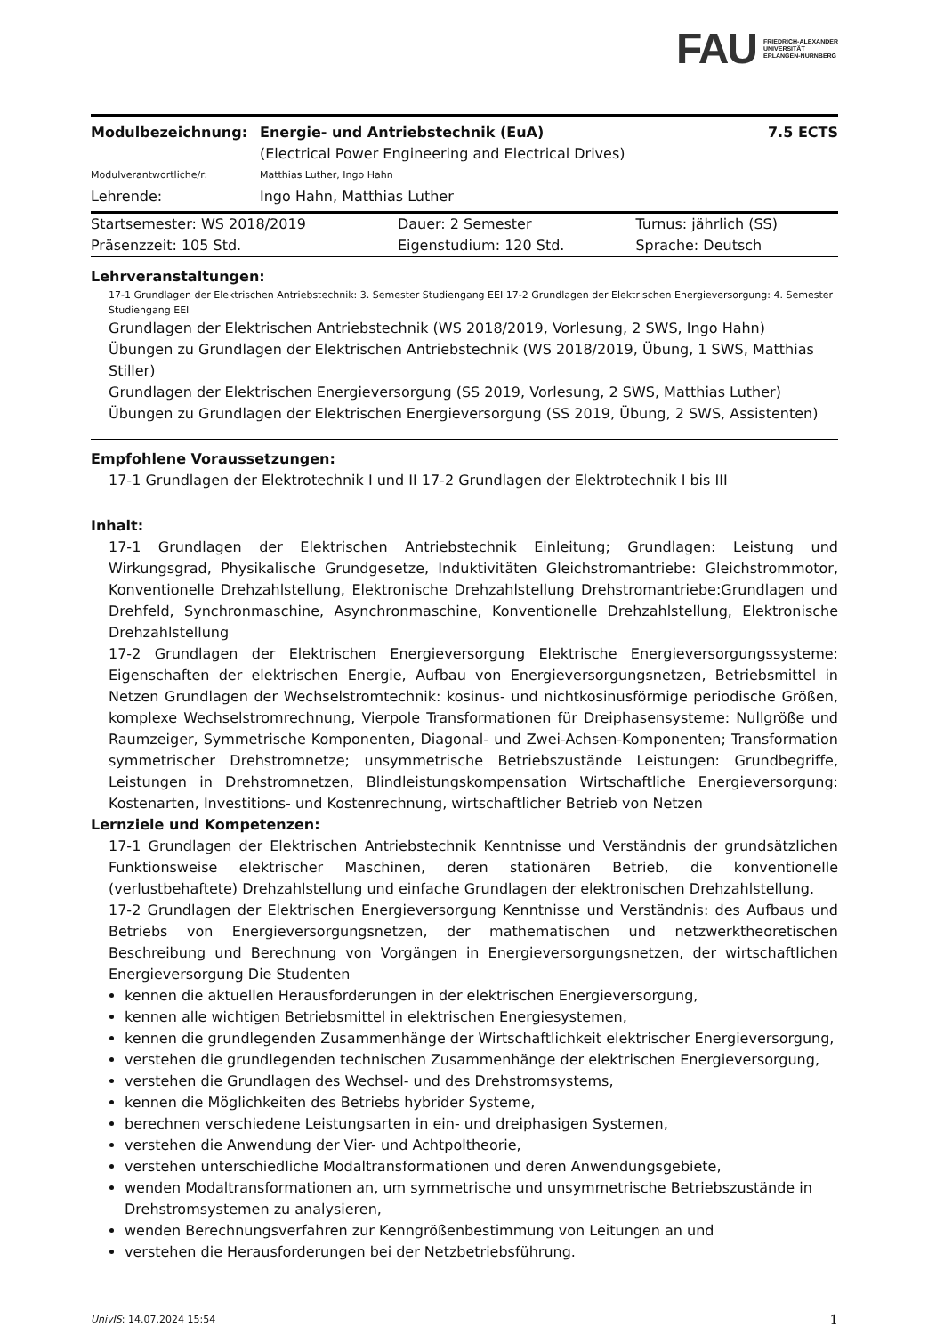FAU FRIEDRICH-ALEXANDER
UNIVERSITÄT
ERLANGEN-NÜRNBERG
| Modulbezeichnung: | Energie- und Antriebstechnik (EuA) (Electrical Power Engineering and Electrical Drives) | 7.5 ECTS |
| Modulverantwortliche/r: | Matthias Luther, Ingo Hahn | |
| Lehrende: | Ingo Hahn, Matthias Luther | |
| Startsemester: WS 2018/2019 | Dauer: 2 Semester | Turnus: jährlich (SS) |
| Präsenzzeit: 105 Std. | Eigenstudium: 120 Std. | Sprache: Deutsch |
Lehrveranstaltungen:
17-1 Grundlagen der Elektrischen Antriebstechnik: 3. Semester Studiengang EEI 17-2 Grundlagen der Elektrischen Energieversorgung: 4. Semester Studiengang EEI
Grundlagen der Elektrischen Antriebstechnik (WS 2018/2019, Vorlesung, 2 SWS, Ingo Hahn)
Übungen zu Grundlagen der Elektrischen Antriebstechnik (WS 2018/2019, Übung, 1 SWS, Matthias Stiller)
Grundlagen der Elektrischen Energieversorgung (SS 2019, Vorlesung, 2 SWS, Matthias Luther)
Übungen zu Grundlagen der Elektrischen Energieversorgung (SS 2019, Übung, 2 SWS, Assistenten)
Empfohlene Voraussetzungen:
17-1 Grundlagen der Elektrotechnik I und II 17-2 Grundlagen der Elektrotechnik I bis III
Inhalt:
17-1 Grundlagen der Elektrischen Antriebstechnik Einleitung; Grundlagen: Leistung und Wirkungsgrad, Physikalische Grundgesetze, Induktivitäten Gleichstromantriebe: Gleichstrommotor, Konventionelle Drehzahlstellung, Elektronische Drehzahlstellung Drehstromantriebe:Grundlagen und Drehfeld, Synchronmaschine, Asynchronmaschine, Konventionelle Drehzahlstellung, Elektronische Drehzahlstellung
17-2 Grundlagen der Elektrischen Energieversorgung Elektrische Energieversorgungssysteme: Eigenschaften der elektrischen Energie, Aufbau von Energieversorgungsnetzen, Betriebsmittel in Netzen Grundlagen der Wechselstromtechnik: kosinus- und nichtkosinusförmige periodische Größen, komplexe Wechselstromrechnung, Vierpole Transformationen für Dreiphasensysteme: Nullgröße und Raumzeiger, Symmetrische Komponenten, Diagonal- und Zwei-Achsen-Komponenten; Transformation symmetrischer Drehstromnetze; unsymmetrische Betriebszustände Leistungen: Grundbegriffe, Leistungen in Drehstromnetzen, Blindleistungskompensation Wirtschaftliche Energieversorgung: Kostenarten, Investitions- und Kostenrechnung, wirtschaftlicher Betrieb von Netzen
Lernziele und Kompetenzen:
17-1 Grundlagen der Elektrischen Antriebstechnik Kenntnisse und Verständnis der grundsätzlichen Funktionsweise elektrischer Maschinen, deren stationären Betrieb, die konventionelle (verlustbehaftete) Drehzahlstellung und einfache Grundlagen der elektronischen Drehzahlstellung.
17-2 Grundlagen der Elektrischen Energieversorgung Kenntnisse und Verständnis: des Aufbaus und Betriebs von Energieversorgungsnetzen, der mathematischen und netzwerktheoretischen Beschreibung und Berechnung von Vorgängen in Energieversorgungsnetzen, der wirtschaftlichen Energieversorgung Die Studenten
kennen die aktuellen Herausforderungen in der elektrischen Energieversorgung,
kennen alle wichtigen Betriebsmittel in elektrischen Energiesystemen,
kennen die grundlegenden Zusammenhänge der Wirtschaftlichkeit elektrischer Energieversorgung,
verstehen die grundlegenden technischen Zusammenhänge der elektrischen Energieversorgung,
verstehen die Grundlagen des Wechsel- und des Drehstromsystems,
kennen die Möglichkeiten des Betriebs hybrider Systeme,
berechnen verschiedene Leistungsarten in ein- und dreiphasigen Systemen,
verstehen die Anwendung der Vier- und Achtpoltheorie,
verstehen unterschiedliche Modaltransformationen und deren Anwendungsgebiete,
wenden Modaltransformationen an, um symmetrische und unsymmetrische Betriebszustände in Drehstromsystemen zu analysieren,
wenden Berechnungsverfahren zur Kenngrößenbestimmung von Leitungen an und
verstehen die Herausforderungen bei der Netzbetriebsführung.
UnivIS: 14.07.2024 15:54 1